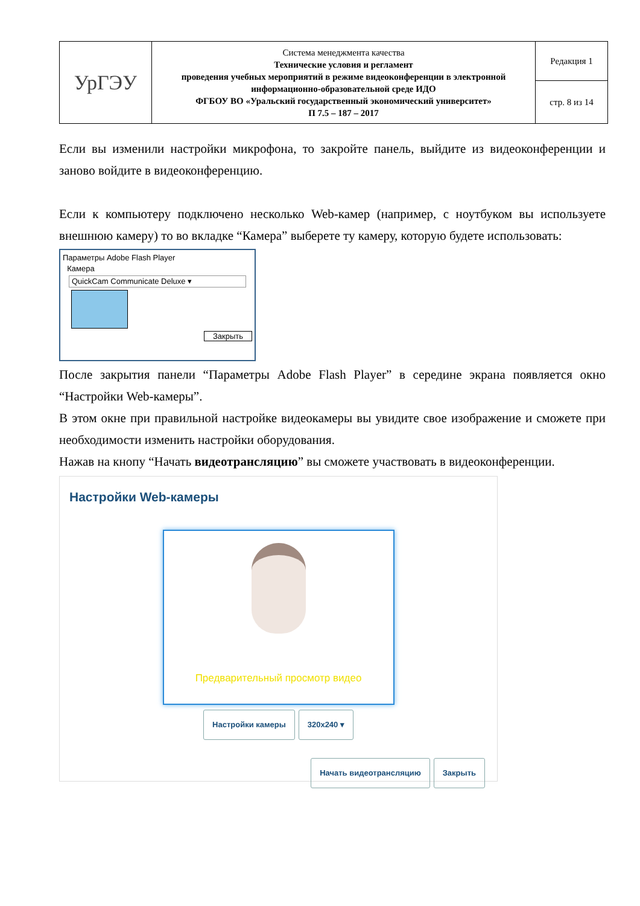| УрГЭУ | Система менеджмента качества Технические условия и регламент проведения учебных мероприятий в режиме видеоконференции в электронной информационно-образовательной среде ИДО ФГБОУ ВО «Уральский государственный экономический университет» П 7.5 – 187 – 2017 | Редакция 1 |
| | | стр. 8 из 14 |
Если вы изменили настройки микрофона, то закройте панель, выйдите из видеоконференции и заново войдите в видеоконференцию.
Если к компьютеру подключено несколько Web-камер (например, с ноутбуком вы используете внешнюю камеру) то во вкладке “Камера” выберете ту камеру, которую будете использовать:
Параметры Adobe Flash Player
Камера
QuickCam Communicate Deluxe ▾
Закрыть
После закрытия панели “Параметры Adobe Flash Player” в середине экрана появляется окно “Настройки Web-камеры”.
В этом окне при правильной настройке видеокамеры вы увидите свое изображение и сможете при необходимости изменить настройки оборудования.
Нажав на кнопу “Начать видеотрансляцию” вы сможете участвовать в видеоконференции.
Настройки Web-камеры
Предварительный просмотр видео
Настройки камеры 320x240 ▾
Начать видеотрансляцию Закрыть